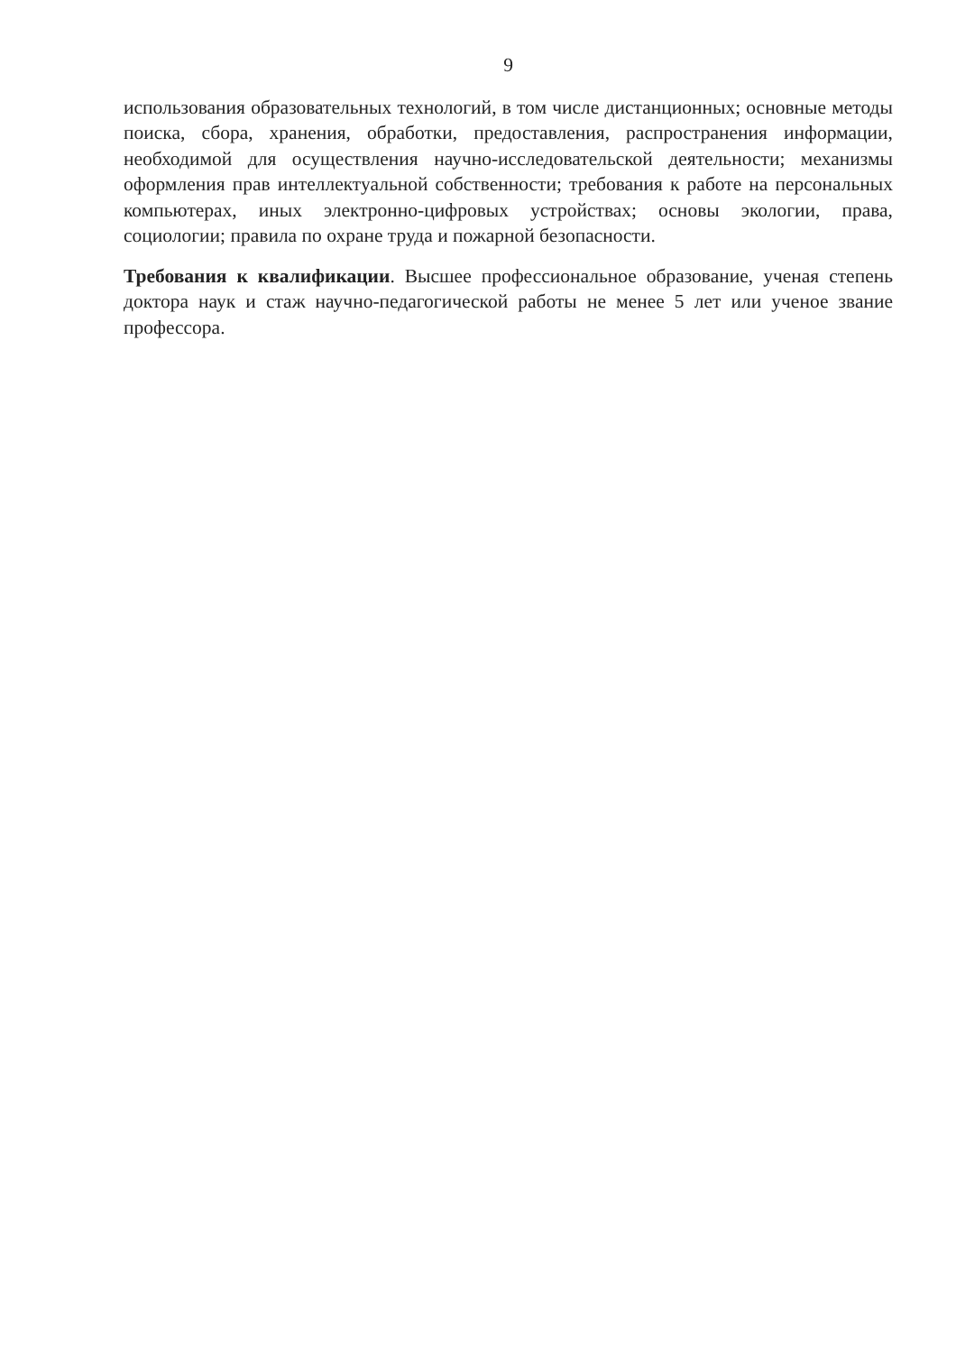9
использования образовательных технологий, в том числе дистанционных; основные методы поиска, сбора, хранения, обработки, предоставления, распространения информации, необходимой для осуществления научно-исследовательской деятельности; механизмы оформления прав интеллектуальной собственности; требования к работе на персональных компьютерах, иных электронно-цифровых устройствах; основы экологии, права, социологии; правила по охране труда и пожарной безопасности.
Требования к квалификации. Высшее профессиональное образование, ученая степень доктора наук и стаж научно-педагогической работы не менее 5 лет или ученое звание профессора.